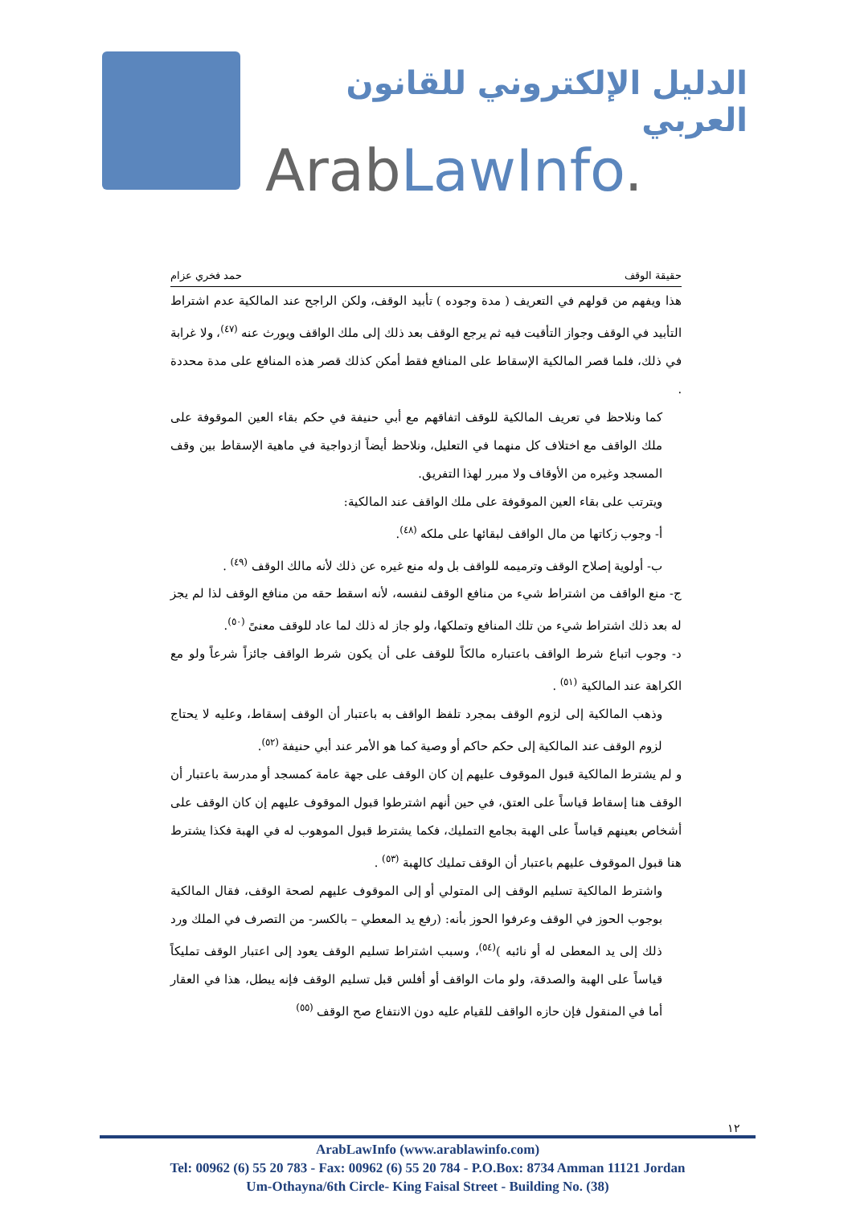الدليل الإلكتروني للقانون العربي
ArabLawInfo.
حقيقة الوقف حمد فخري عزام
هذا ويفهم من قولهم في التعريف ( مدة وجوده ) تأبيد الوقف، ولكن الراجح عند المالكية عدم اشتراط التأبيد في الوقف وجواز التأقيت فيه ثم يرجع الوقف بعد ذلك إلى ملك الواقف ويورث عنه <sup>(٤٧)</sup>، ولا غرابة في ذلك، فلما قصر المالكية الإسقاط على المنافع فقط أمكن كذلك قصر هذه المنافع على مدة محددة .
كما ونلاحظ في تعريف المالكية للوقف اتفاقهم مع أبي حنيفة في حكم بقاء العين الموقوفة على ملك الواقف مع اختلاف كل منهما في التعليل، ونلاحظ أيضاً ازدواجية في ماهية الإسقاط بين وقف المسجد وغيره من الأوقاف ولا مبرر لهذا التفريق.
ويترتب على بقاء العين الموقوفة على ملك الواقف عند المالكية:
أ- وجوب زكاتها من مال الواقف لبقائها على ملكه <sup>(٤٨)</sup>.
ب- أولوية إصلاح الوقف وترميمه للواقف بل وله منع غيره عن ذلك لأنه مالك الوقف <sup>(٤٩)</sup> .
ج- منع الواقف من اشتراط شيء من منافع الوقف لنفسه، لأنه اسقط حقه من منافع الوقف لذا لم يجز له بعد ذلك اشتراط شيء من تلك المنافع وتملكها، ولو جاز له ذلك لما عاد للوقف معنىً <sup>(٥٠)</sup>.
د- وجوب اتباع شرط الواقف باعتباره مالكاً للوقف على أن يكون شرط الواقف جائزاً شرعاً ولو مع الكراهة عند المالكية <sup>(٥١)</sup> .
وذهب المالكية إلى لزوم الوقف بمجرد تلفظ الواقف به باعتبار أن الوقف إسقاط، وعليه لا يحتاج لزوم الوقف عند المالكية إلى حكم حاكم أو وصية كما هو الأمر عند أبي حنيفة <sup>(٥٢)</sup>.
و لم يشترط المالكية قبول الموقوف عليهم إن كان الوقف على جهة عامة كمسجد أو مدرسة باعتبار أن الوقف هنا إسقاط قياساً على العتق، في حين أنهم اشترطوا قبول الموقوف عليهم إن كان الوقف على أشخاص بعينهم قياساً على الهبة بجامع التمليك، فكما يشترط قبول الموهوب له في الهبة فكذا يشترط هنا قبول الموقوف عليهم باعتبار أن الوقف تمليك كالهبة <sup>(٥٣)</sup> .
واشترط المالكية تسليم الوقف إلى المتولي أو إلى الموقوف عليهم لصحة الوقف، فقال المالكية بوجوب الحوز في الوقف وعرفوا الحوز بأنه: (رفع يد المعطي – بالكسر- من التصرف في الملك ورد ذلك إلى يد المعطى له أو نائبه )<sup>(٥٤)</sup>، وسبب اشتراط تسليم الوقف يعود إلى اعتبار الوقف تمليكاً قياساً على الهبة والصدقة، ولو مات الواقف أو أفلس قبل تسليم الوقف فإنه يبطل، هذا في العقار أما في المنقول فإن حازه الواقف للقيام عليه دون الانتفاع صح الوقف <sup>(٥٥)</sup>
١٢
ArabLawInfo (www.arablawinfo.com)
Tel: 00962 (6) 55 20 783 - Fax: 00962 (6) 55 20 784 - P.O.Box: 8734 Amman 11121 Jordan
Um-Othayna/6th Circle- King Faisal Street - Building No. (38)